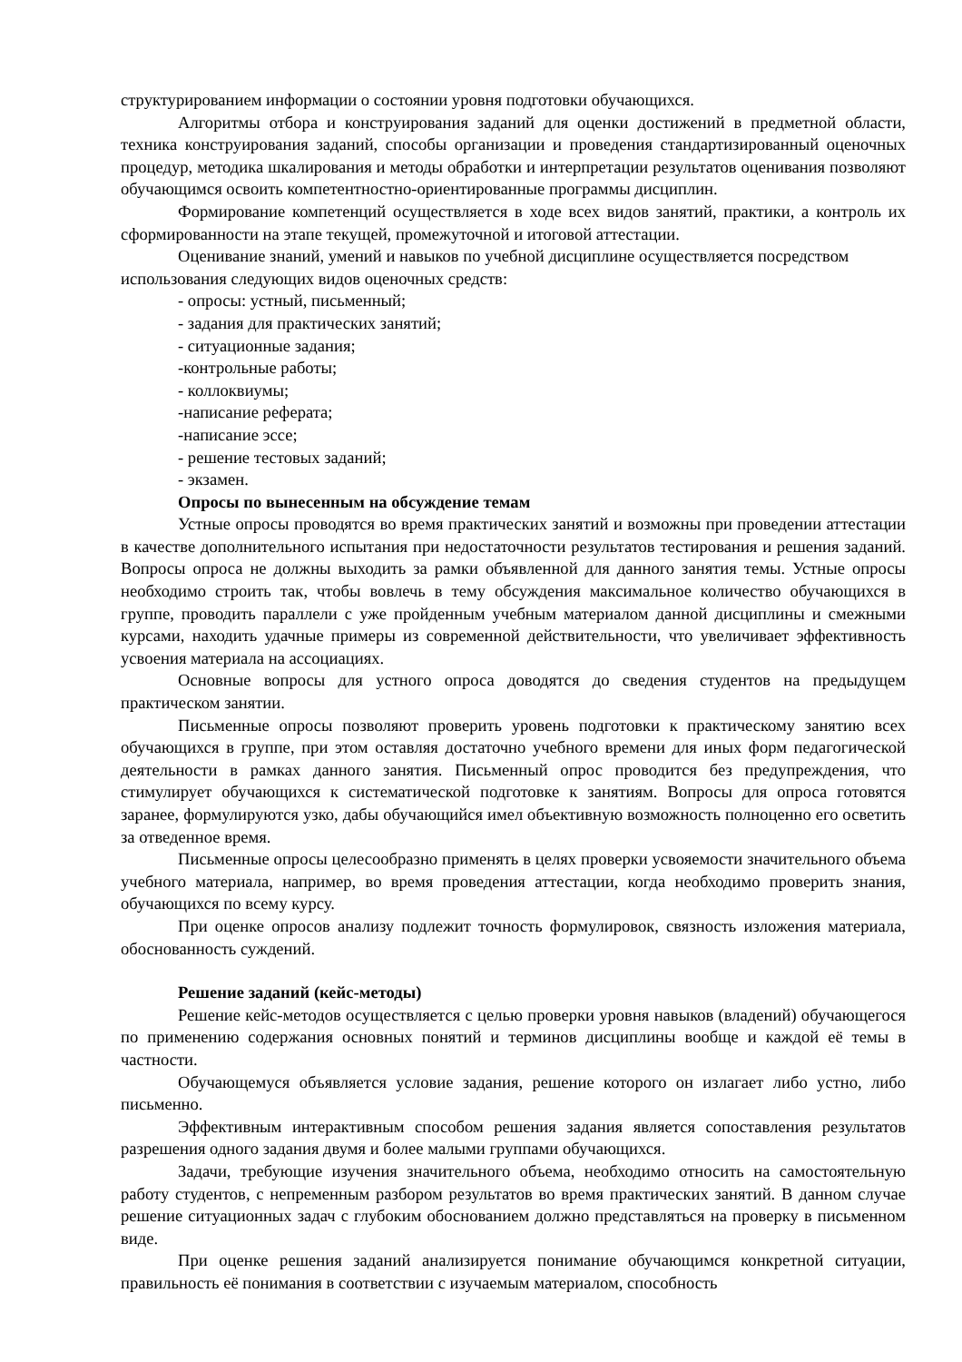структурированием информации о состоянии уровня подготовки обучающихся.
Алгоритмы отбора и конструирования заданий для оценки достижений в предметной области, техника конструирования заданий, способы организации и проведения стандартизированный оценочных процедур, методика шкалирования и методы обработки и интерпретации результатов оценивания позволяют обучающимся освоить компетентностно-ориентированные программы дисциплин.
Формирование компетенций осуществляется в ходе всех видов занятий, практики, а контроль их сформированности на этапе текущей, промежуточной и итоговой аттестации.
Оценивание знаний, умений и навыков по учебной дисциплине осуществляется посредством использования следующих видов оценочных средств:
- опросы: устный, письменный;
- задания для практических занятий;
- ситуационные задания;
-контрольные работы;
- коллоквиумы;
-написание реферата;
-написание эссе;
- решение тестовых заданий;
- экзамен.
Опросы по вынесенным на обсуждение темам
Устные опросы проводятся во время практических занятий и возможны при проведении аттестации в качестве дополнительного испытания при недостаточности результатов тестирования и решения заданий. Вопросы опроса не должны выходить за рамки объявленной для данного занятия темы. Устные опросы необходимо строить так, чтобы вовлечь в тему обсуждения максимальное количество обучающихся в группе, проводить параллели с уже пройденным учебным материалом данной дисциплины и смежными курсами, находить удачные примеры из современной действительности, что увеличивает эффективность усвоения материала на ассоциациях.
Основные вопросы для устного опроса доводятся до сведения студентов на предыдущем практическом занятии.
Письменные опросы позволяют проверить уровень подготовки к практическому занятию всех обучающихся в группе, при этом оставляя достаточно учебного времени для иных форм педагогической деятельности в рамках данного занятия. Письменный опрос проводится без предупреждения, что стимулирует обучающихся к систематической подготовке к занятиям. Вопросы для опроса готовятся заранее, формулируются узко, дабы обучающийся имел объективную возможность полноценно его осветить за отведенное время.
Письменные опросы целесообразно применять в целях проверки усвояемости значительного объема учебного материала, например, во время проведения аттестации, когда необходимо проверить знания, обучающихся по всему курсу.
При оценке опросов анализу подлежит точность формулировок, связность изложения материала, обоснованность суждений.
Решение заданий (кейс-методы)
Решение кейс-методов осуществляется с целью проверки уровня навыков (владений) обучающегося по применению содержания основных понятий и терминов дисциплины вообще и каждой её темы в частности.
Обучающемуся объявляется условие задания, решение которого он излагает либо устно, либо письменно.
Эффективным интерактивным способом решения задания является сопоставления результатов разрешения одного задания двумя и более малыми группами обучающихся.
Задачи, требующие изучения значительного объема, необходимо относить на самостоятельную работу студентов, с непременным разбором результатов во время практических занятий. В данном случае решение ситуационных задач с глубоким обоснованием должно представляться на проверку в письменном виде.
При оценке решения заданий анализируется понимание обучающимся конкретной ситуации, правильность её понимания в соответствии с изучаемым материалом, способность